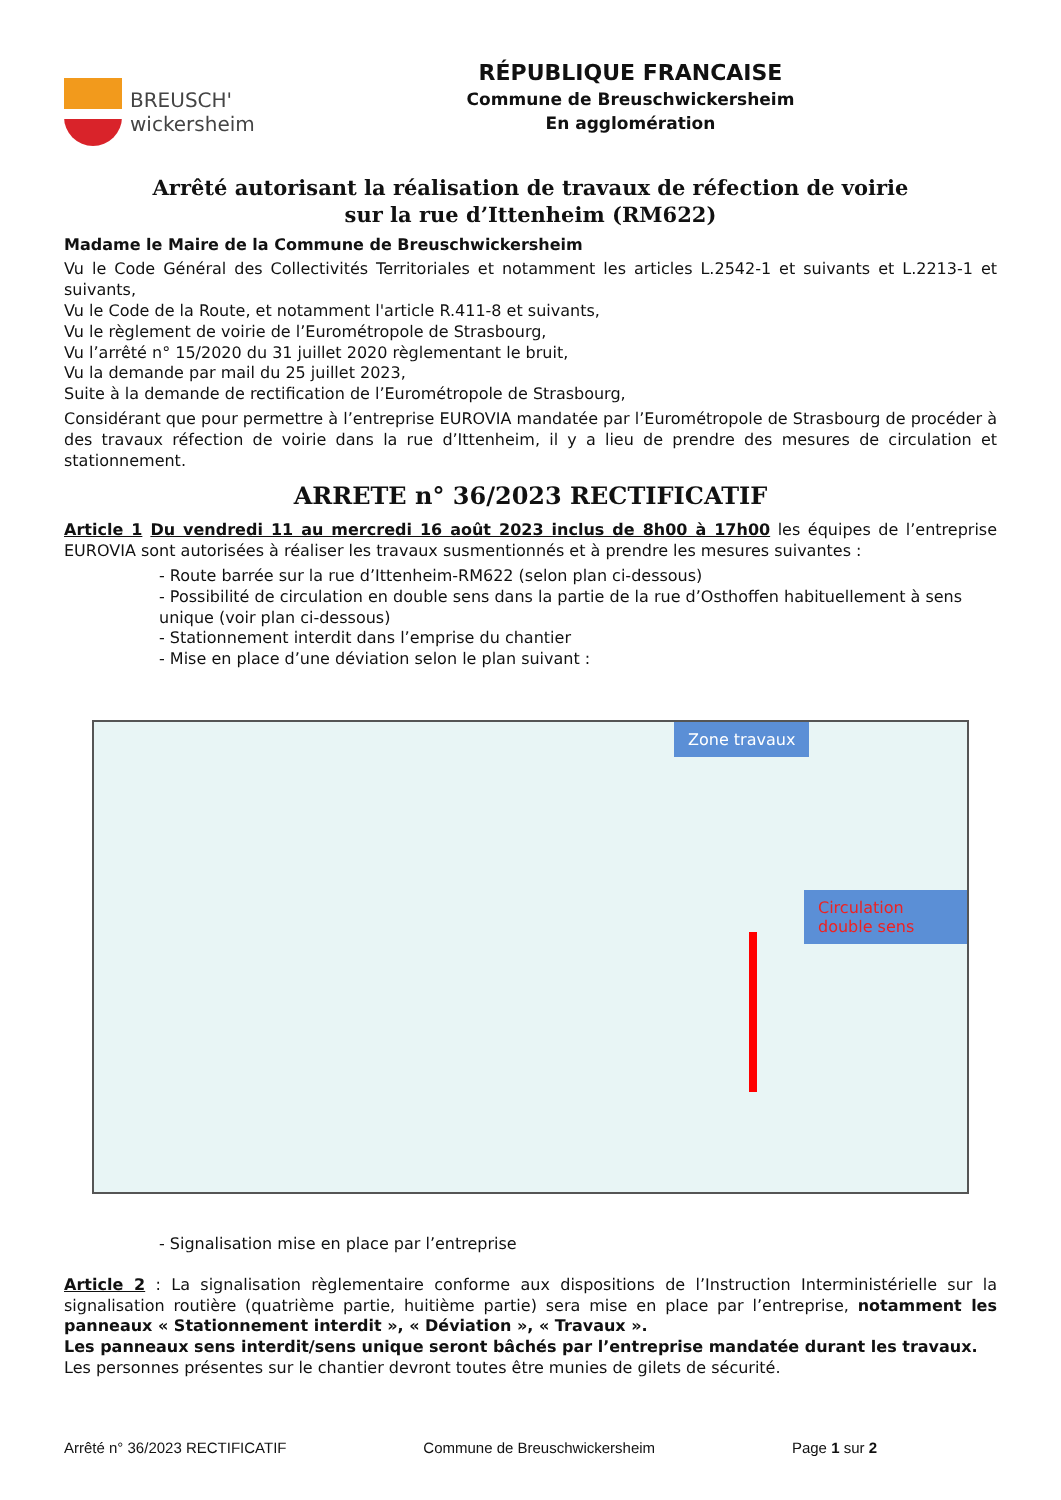BREUSCH'
wickersheim
RÉPUBLIQUE FRANCAISE
Commune de Breuschwickersheim
En agglomération
Arrêté autorisant la réalisation de travaux de réfection de voirie
sur la rue d’Ittenheim (RM622)
Madame le Maire de la Commune de Breuschwickersheim
Vu le Code Général des Collectivités Territoriales et notamment les articles L.2542-1 et suivants et L.2213-1 et suivants,
Vu le Code de la Route, et notamment l'article R.411-8 et suivants,
Vu le règlement de voirie de l’Eurométropole de Strasbourg,
Vu l’arrêté n° 15/2020 du 31 juillet 2020 règlementant le bruit,
Vu la demande par mail du 25 juillet 2023,
Suite à la demande de rectification de l’Eurométropole de Strasbourg,
Considérant que pour permettre à l’entreprise EUROVIA mandatée par l’Eurométropole de Strasbourg de procéder à des travaux réfection de voirie dans la rue d’Ittenheim, il y a lieu de prendre des mesures de circulation et stationnement.
ARRETE n° 36/2023 RECTIFICATIF
Article 1 Du vendredi 11 au mercredi 16 août 2023 inclus de 8h00 à 17h00 les équipes de l’entreprise EUROVIA sont autorisées à réaliser les travaux susmentionnés et à prendre les mesures suivantes :
- Route barrée sur la rue d’Ittenheim-RM622 (selon plan ci-dessous)
- Possibilité de circulation en double sens dans la partie de la rue d’Osthoffen habituellement à sens unique (voir plan ci-dessous)
- Stationnement interdit dans l’emprise du chantier
- Mise en place d’une déviation selon le plan suivant :
Zone travaux
Circulation double sens
- Signalisation mise en place par l’entreprise
Article 2 : La signalisation règlementaire conforme aux dispositions de l’Instruction Interministérielle sur la signalisation routière (quatrième partie, huitième partie) sera mise en place par l’entreprise, notamment les panneaux « Stationnement interdit », « Déviation », « Travaux ».
Les panneaux sens interdit/sens unique seront bâchés par l’entreprise mandatée durant les travaux.
Les personnes présentes sur le chantier devront toutes être munies de gilets de sécurité.
Arrêté n° 36/2023 RECTIFICATIF Commune de Breuschwickersheim Page 1 sur 2